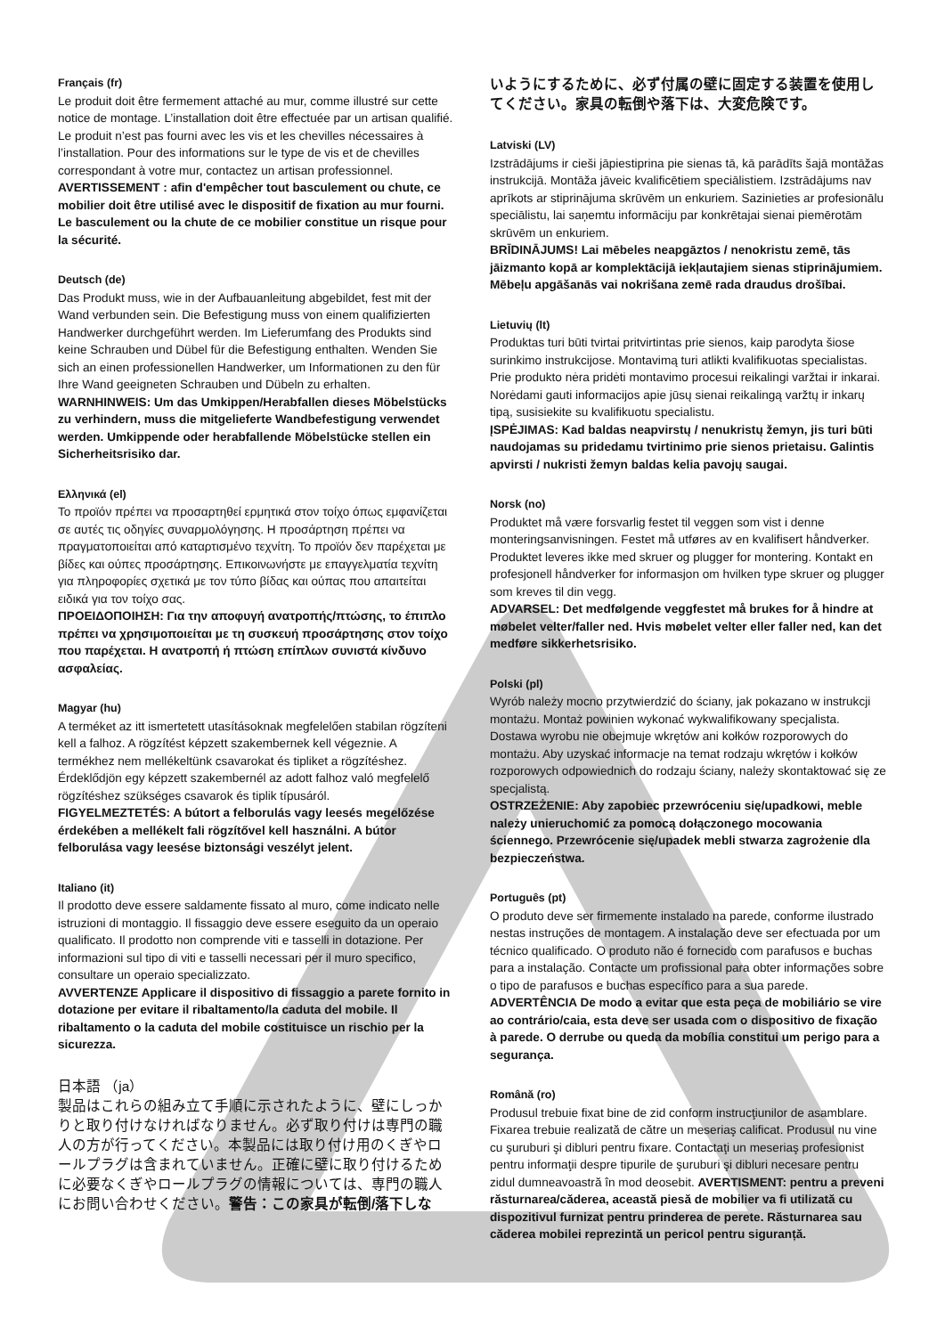Français (fr)
Le produit doit être fermement attaché au mur, comme illustré sur cette notice de montage. L’installation doit être effectuée par un artisan qualifié. Le produit n’est pas fourni avec les vis et les chevilles nécessaires à l’installation. Pour des informations sur le type de vis et de chevilles correspondant à votre mur, contactez un artisan professionnel.
AVERTISSEMENT : afin d'empêcher tout basculement ou chute, ce mobilier doit être utilisé avec le dispositif de fixation au mur fourni. Le basculement ou la chute de ce mobilier constitue un risque pour la sécurité.
Deutsch (de)
Das Produkt muss, wie in der Aufbauanleitung abgebildet, fest mit der Wand verbunden sein. Die Befestigung muss von einem qualifizierten Handwerker durchgeführt werden. Im Lieferumfang des Produkts sind keine Schrauben und Dübel für die Befestigung enthalten. Wenden Sie sich an einen professionellen Handwerker, um Informationen zu den für Ihre Wand geeigneten Schrauben und Dübeln zu erhalten.
WARNHINWEIS: Um das Umkippen/Herabfallen dieses Möbelstücks zu verhindern, muss die mitgelieferte Wandbefestigung verwendet werden. Umkippende oder herabfallende Möbelstücke stellen ein Sicherheitsrisiko dar.
Ελληνικά (el)
Το προϊόν πρέπει να προσαρτηθεί ερμητικά στον τοίχο όπως εμφανίζεται σε αυτές τις οδηγίες συναρμολόγησης. Η προσάρτηση πρέπει να πραγματοποιείται από καταρτισμένο τεχνίτη. Το προϊόν δεν παρέχεται με βίδες και ούπες προσάρτησης. Επικοινωνήστε με επαγγελματία τεχνίτη για πληροφορίες σχετικά με τον τύπο βίδας και ούπας που απαιτείται ειδικά για τον τοίχο σας.
ΠΡΟΕΙΔΟΠΟΙΗΣΗ: Για την αποφυγή ανατροπής/πτώσης, το έπιπλο πρέπει να χρησιμοποιείται με τη συσκευή προσάρτησης στον τοίχο που παρέχεται. Η ανατροπή ή πτώση επίπλων συνιστά κίνδυνο ασφαλείας.
Magyar (hu)
A terméket az itt ismertetett utasításoknak megfelelően stabilan rögzíteni kell a falhoz. A rögzítést képzett szakembernek kell végeznie. A termékhez nem mellékeltünk csavarokat és tipliket a rögzítéshez. Érdeklődjön egy képzett szakembernél az adott falhoz való megfelelő rögzítéshez szükséges csavarok és tiplik típusáról.
FIGYELMEZTETÉS: A bútort a felborulás vagy leesés megelőzése érdekében a mellékelt fali rögzítővel kell használni. A bútor felborulása vagy leesése biztonsági veszélyt jelent.
Italiano (it)
Il prodotto deve essere saldamente fissato al muro, come indicato nelle istruzioni di montaggio. Il fissaggio deve essere eseguito da un operaio qualificato. Il prodotto non comprende viti e tasselli in dotazione. Per informazioni sul tipo di viti e tasselli necessari per il muro specifico, consultare un operaio specializzato.
AVVERTENZE Applicare il dispositivo di fissaggio a parete fornito in dotazione per evitare il ribaltamento/la caduta del mobile. Il ribaltamento o la caduta del mobile costituisce un rischio per la sicurezza.
日本語 （ja）
製品はこれらの組み立て手順に示されたように、壁にしっかりと取り付けなければなりません。必ず取り付けは専門の職人の方が行ってください。本製品には取り付け用のくぎやロールプラグは含まれていません。正確に壁に取り付けるために必要なくぎやロールプラグの情報については、専門の職人にお問い合わせください。警告：この家具が転倒/落下しな
いようにするために、必ず付属の壁に固定する装置を使用してください。家具の転倒や落下は、大変危険です。
Latviski (LV)
Izstrādājums ir cieši jāpiestiprina pie sienas tā, kā parādīts šajā montāžas instrukcijā. Montāža jāveic kvalificētiem speciālistiem. Izstrādājums nav aprīkots ar stiprinājuma skrūvēm un enkuriem. Sazinieties ar profesionālu speciālistu, lai saņemtu informāciju par konkrētajai sienai piemērotām skrūvēm un enkuriem.
BRĪDINĀJUMS! Lai mēbeles neapgāztos / nenokristu zemē, tās jāizmanto kopā ar komplektācijā iekļautajiem sienas stiprinājumiem. Mēbeļu apgāšanās vai nokrišana zemē rada draudus drošībai.
Lietuvių (lt)
Produktas turi būti tvirtai pritvirtintas prie sienos, kaip parodyta šiose surinkimo instrukcijose. Montavimą turi atlikti kvalifikuotas specialistas. Prie produkto nėra pridėti montavimo procesui reikalingi varžtai ir inkarai. Norėdami gauti informacijos apie jūsų sienai reikalingą varžtų ir inkarų tipą, susisiekite su kvalifikuotu specialistu.
ĮSPĖJIMAS: Kad baldas neapvirstų / nenukristų žemyn, jis turi būti naudojamas su pridedamu tvirtinimo prie sienos prietaisu. Galintis apvirsti / nukristi žemyn baldas kelia pavojų saugai.
Norsk (no)
Produktet må være forsvarlig festet til veggen som vist i denne monteringsanvisningen. Festet må utføres av en kvalifisert håndverker. Produktet leveres ikke med skruer og plugger for montering. Kontakt en profesjonell håndverker for informasjon om hvilken type skruer og plugger som kreves til din vegg.
ADVARSEL: Det medfølgende veggfestet må brukes for å hindre at møbelet velter/faller ned. Hvis møbelet velter eller faller ned, kan det medføre sikkerhetsrisiko.
Polski (pl)
Wyrób należy mocno przytwierdzić do ściany, jak pokazano w instrukcji montażu. Montaż powinien wykonać wykwalifikowany specjalista. Dostawa wyrobu nie obejmuje wkrętów ani kołków rozporowych do montażu. Aby uzyskać informacje na temat rodzaju wkrętów i kołków rozporowych odpowiednich do rodzaju ściany, należy skontaktować się ze specjalistą.
OSTRZEŻENIE: Aby zapobiec przewróceniu się/upadkowi, meble należy unieruchomić za pomocą dołączonego mocowania ściennego. Przewrócenie się/upadek mebli stwarza zagrożenie dla bezpieczeństwa.
Português (pt)
O produto deve ser firmemente instalado na parede, conforme ilustrado nestas instruções de montagem. A instalação deve ser efectuada por um técnico qualificado. O produto não é fornecido com parafusos e buchas para a instalação. Contacte um profissional para obter informações sobre o tipo de parafusos e buchas específico para a sua parede. ADVERTÊNCIA De modo a evitar que esta peça de mobiliário se vire ao contrário/caia, esta deve ser usada com o dispositivo de fixação à parede. O derrube ou queda da mobília constitui um perigo para a segurança.
Română (ro)
Produsul trebuie fixat bine de zid conform instrucţiunilor de asamblare. Fixarea trebuie realizată de către un meseriaş calificat. Produsul nu vine cu şuruburi şi dibluri pentru fixare. Contactaţi un meseriaş profesionist pentru informaţii despre tipurile de şuruburi şi dibluri necesare pentru zidul dumneavoastră în mod deosebit. AVERTISMENT: pentru a preveni răsturnarea/căderea, această piesă de mobilier va fi utilizată cu dispozitivul furnizat pentru prinderea de perete. Răsturnarea sau căderea mobilei reprezintă un pericol pentru siguranță.